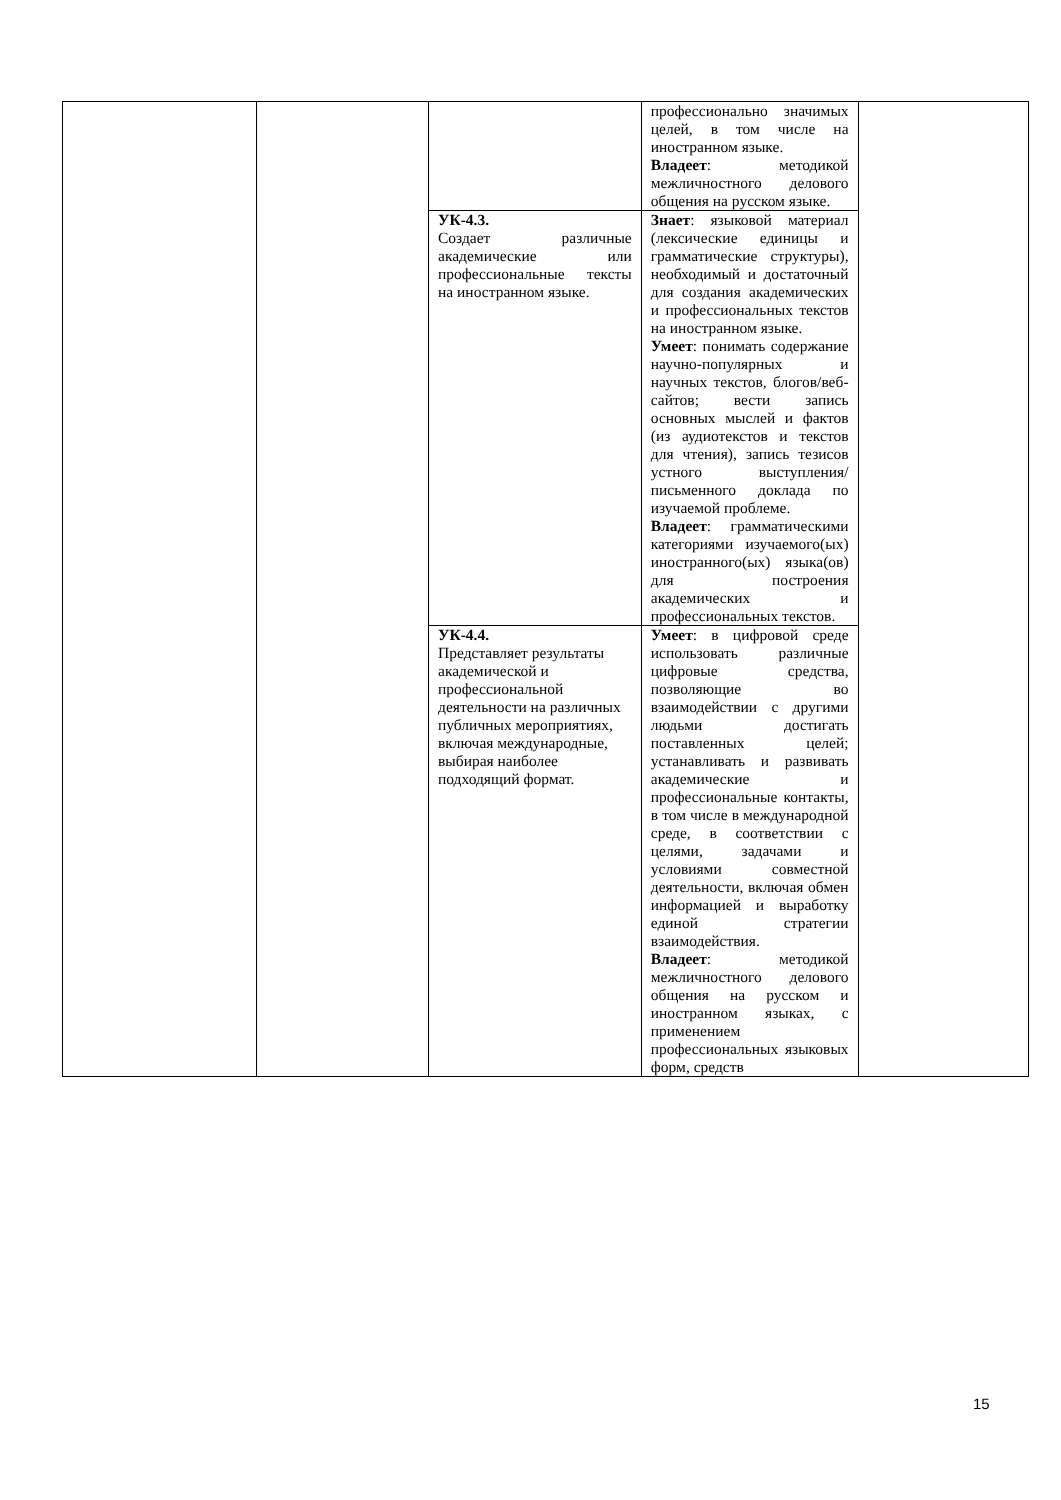| | | | профессионально значимых целей, в том числе на иностранном языке. Владеет : методикой межличностного делового общения на русском языке. | |
| | | УК-4.3. Создает различные академические или профессиональные тексты на иностранном языке. | Знает : языковой материал (лексические единицы и грамматические структуры), необходимый и достаточный для создания академических и профессиональных текстов на иностранном языке. Умеет : понимать содержание научно-популярных и научных текстов, блогов/веб-сайтов; вести запись основных мыслей и фактов (из аудиотекстов и текстов для чтения), запись тезисов устного выступления/письменного доклада по изучаемой проблеме. Владеет : грамматическими категориями изучаемого(ых) иностранного(ых) языка(ов) для построения академических и профессиональных текстов. | |
| | | УК-4.4. Представляет результаты академической и профессиональной деятельности на различных публичных мероприятиях, включая международные, выбирая наиболее подходящий формат. | Умеет : в цифровой среде использовать различные цифровые средства, позволяющие во взаимодействии с другими людьми достигать поставленных целей; устанавливать и развивать академические и профессиональные контакты, в том числе в международной среде, в соответствии с целями, задачами и условиями совместной деятельности, включая обмен информацией и выработку единой стратегии взаимодействия. Владеет : методикой межличностного делового общения на русском и иностранном языках, с применением профессиональных языковых форм, средств | |
15